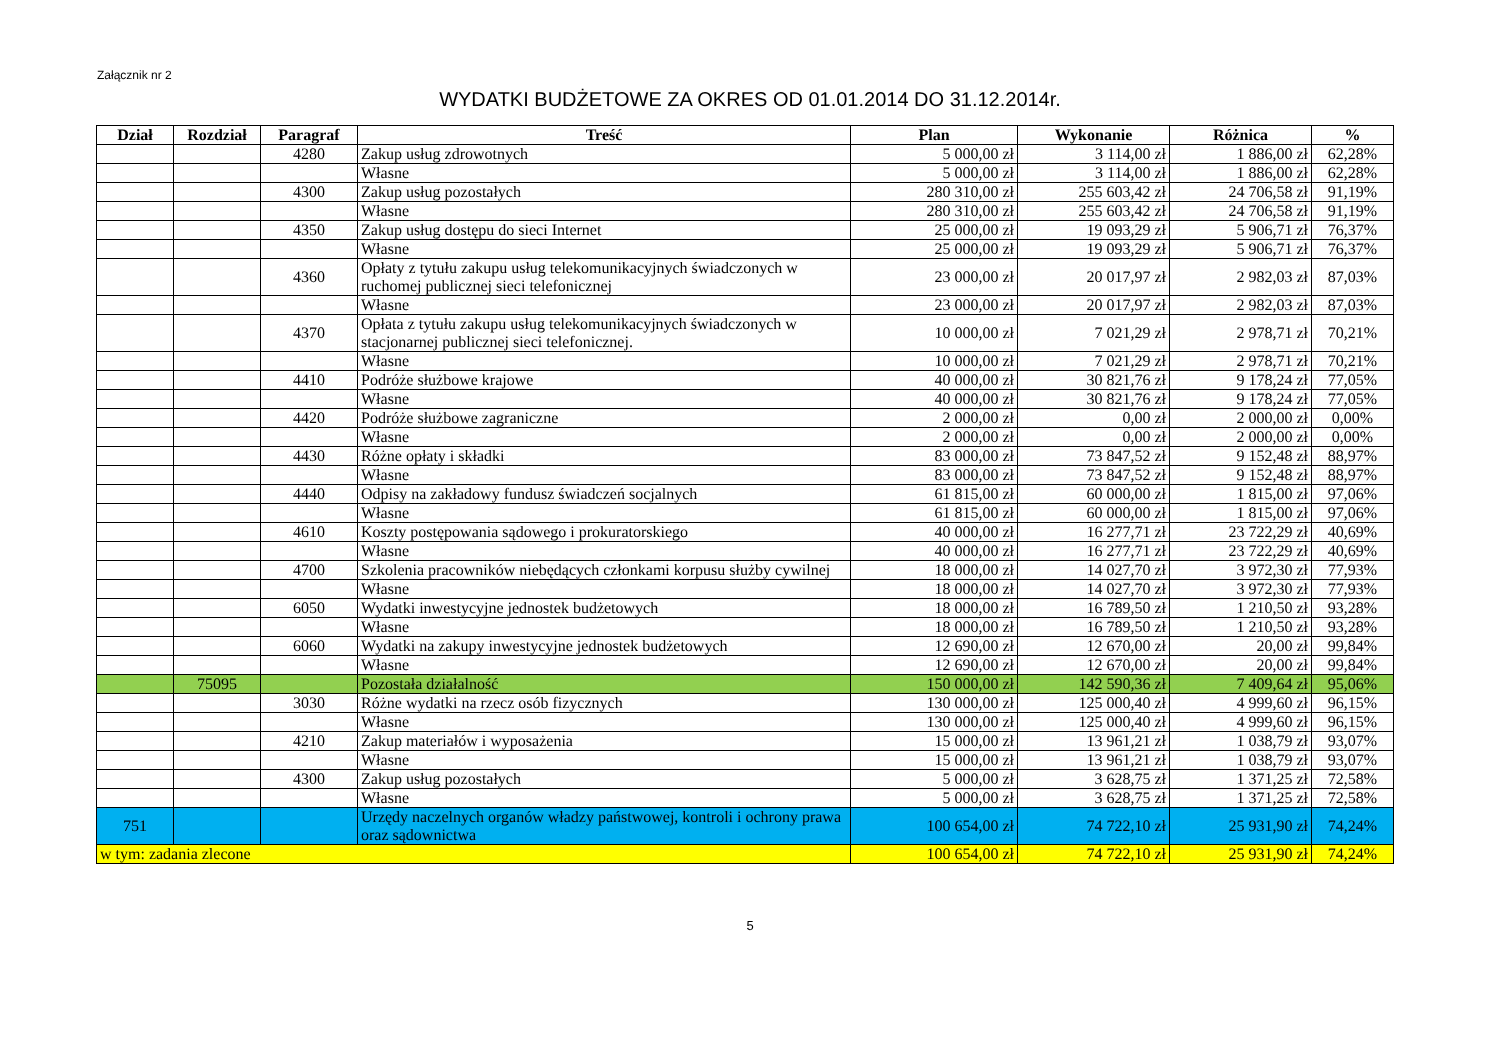Załącznik nr 2
WYDATKI BUDŻETOWE ZA OKRES OD 01.01.2014 DO 31.12.2014r.
| Dział | Rozdział | Paragraf | Treść | Plan | Wykonanie | Różnica | % |
| --- | --- | --- | --- | --- | --- | --- | --- |
| | | 4280 | Zakup usług zdrowotnych | 5 000,00 zł | 3 114,00 zł | 1 886,00 zł | 62,28% |
| | | | Własne | 5 000,00 zł | 3 114,00 zł | 1 886,00 zł | 62,28% |
| | | 4300 | Zakup usług pozostałych | 280 310,00 zł | 255 603,42 zł | 24 706,58 zł | 91,19% |
| | | | Własne | 280 310,00 zł | 255 603,42 zł | 24 706,58 zł | 91,19% |
| | | 4350 | Zakup usług dostępu do sieci Internet | 25 000,00 zł | 19 093,29 zł | 5 906,71 zł | 76,37% |
| | | | Własne | 25 000,00 zł | 19 093,29 zł | 5 906,71 zł | 76,37% |
| | | 4360 | Opłaty z tytułu zakupu usług telekomunikacyjnych świadczonych w ruchomej publicznej sieci telefonicznej | 23 000,00 zł | 20 017,97 zł | 2 982,03 zł | 87,03% |
| | | | Własne | 23 000,00 zł | 20 017,97 zł | 2 982,03 zł | 87,03% |
| | | 4370 | Opłata z tytułu zakupu usług telekomunikacyjnych świadczonych w stacjonarnej publicznej sieci telefonicznej. | 10 000,00 zł | 7 021,29 zł | 2 978,71 zł | 70,21% |
| | | | Własne | 10 000,00 zł | 7 021,29 zł | 2 978,71 zł | 70,21% |
| | | 4410 | Podróże służbowe krajowe | 40 000,00 zł | 30 821,76 zł | 9 178,24 zł | 77,05% |
| | | | Własne | 40 000,00 zł | 30 821,76 zł | 9 178,24 zł | 77,05% |
| | | 4420 | Podróże służbowe zagraniczne | 2 000,00 zł | 0,00 zł | 2 000,00 zł | 0,00% |
| | | | Własne | 2 000,00 zł | 0,00 zł | 2 000,00 zł | 0,00% |
| | | 4430 | Różne opłaty i składki | 83 000,00 zł | 73 847,52 zł | 9 152,48 zł | 88,97% |
| | | | Własne | 83 000,00 zł | 73 847,52 zł | 9 152,48 zł | 88,97% |
| | | 4440 | Odpisy na zakładowy fundusz świadczeń socjalnych | 61 815,00 zł | 60 000,00 zł | 1 815,00 zł | 97,06% |
| | | | Własne | 61 815,00 zł | 60 000,00 zł | 1 815,00 zł | 97,06% |
| | | 4610 | Koszty postępowania sądowego i prokuratorskiego | 40 000,00 zł | 16 277,71 zł | 23 722,29 zł | 40,69% |
| | | | Własne | 40 000,00 zł | 16 277,71 zł | 23 722,29 zł | 40,69% |
| | | 4700 | Szkolenia pracowników niebędących członkami korpusu służby cywilnej | 18 000,00 zł | 14 027,70 zł | 3 972,30 zł | 77,93% |
| | | | Własne | 18 000,00 zł | 14 027,70 zł | 3 972,30 zł | 77,93% |
| | | 6050 | Wydatki inwestycyjne jednostek budżetowych | 18 000,00 zł | 16 789,50 zł | 1 210,50 zł | 93,28% |
| | | | Własne | 18 000,00 zł | 16 789,50 zł | 1 210,50 zł | 93,28% |
| | | 6060 | Wydatki na zakupy inwestycyjne jednostek budżetowych | 12 690,00 zł | 12 670,00 zł | 20,00 zł | 99,84% |
| | | | Własne | 12 690,00 zł | 12 670,00 zł | 20,00 zł | 99,84% |
| | 75095 | | Pozostała działalność | 150 000,00 zł | 142 590,36 zł | 7 409,64 zł | 95,06% |
| | | 3030 | Różne wydatki na rzecz osób fizycznych | 130 000,00 zł | 125 000,40 zł | 4 999,60 zł | 96,15% |
| | | | Własne | 130 000,00 zł | 125 000,40 zł | 4 999,60 zł | 96,15% |
| | | 4210 | Zakup materiałów i wyposażenia | 15 000,00 zł | 13 961,21 zł | 1 038,79 zł | 93,07% |
| | | | Własne | 15 000,00 zł | 13 961,21 zł | 1 038,79 zł | 93,07% |
| | | 4300 | Zakup usług pozostałych | 5 000,00 zł | 3 628,75 zł | 1 371,25 zł | 72,58% |
| | | | Własne | 5 000,00 zł | 3 628,75 zł | 1 371,25 zł | 72,58% |
| 751 | | | Urzędy naczelnych organów władzy państwowej, kontroli i ochrony prawa oraz sądownictwa | 100 654,00 zł | 74 722,10 zł | 25 931,90 zł | 74,24% |
| w tym: zadania zlecone | | | | 100 654,00 zł | 74 722,10 zł | 25 931,90 zł | 74,24% |
5